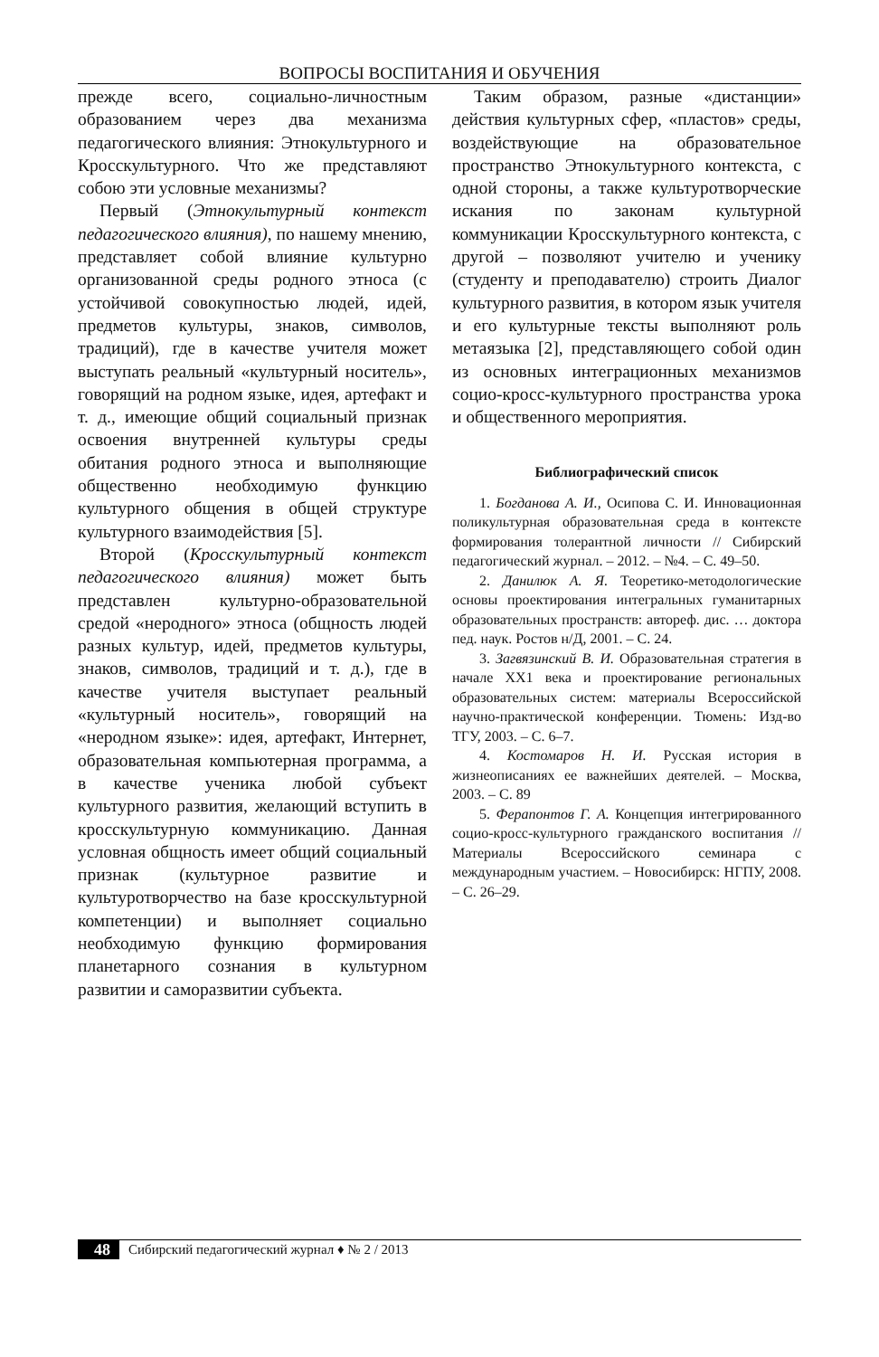ВОПРОСЫ ВОСПИТАНИЯ И ОБУЧЕНИЯ
прежде всего, социально-личностным образованием через два механизма педагогического влияния: Этнокультурного и Кросскультурного. Что же представляют собою эти условные механизмы?
Первый (Этнокультурный контекст педагогического влияния), по нашему мнению, представляет собой влияние культурно организованной среды родного этноса (с устойчивой совокупностью людей, идей, предметов культуры, знаков, символов, традиций), где в качестве учителя может выступать реальный «культурный носитель», говорящий на родном языке, идея, артефакт и т. д., имеющие общий социальный признак освоения внутренней культуры среды обитания родного этноса и выполняющие общественно необходимую функцию культурного общения в общей структуре культурного взаимодействия [5].
Второй (Кросскультурный контекст педагогического влияния) может быть представлен культурно-образовательной средой «неродного» этноса (общность людей разных культур, идей, предметов культуры, знаков, символов, традиций и т. д.), где в качестве учителя выступает реальный «культурный носитель», говорящий на «неродном языке»: идея, артефакт, Интернет, образовательная компьютерная программа, а в качестве ученика любой субъект культурного развития, желающий вступить в кросскультурную коммуникацию. Данная условная общность имеет общий социальный признак (культурное развитие и культуротворчество на базе кросскультурной компетенции) и выполняет социально необходимую функцию формирования планетарного сознания в культурном развитии и саморазвитии субъекта.
Таким образом, разные «дистанции» действия культурных сфер, «пластов» среды, воздействующие на образовательное пространство Этнокультурного контекста, с одной стороны, а также культуротворческие искания по законам культурной коммуникации Кросскультурного контекста, с другой – позволяют учителю и ученику (студенту и преподавателю) строить Диалог культурного развития, в котором язык учителя и его культурные тексты выполняют роль метаязыка [2], представляющего собой один из основных интеграционных механизмов социо-кросс-культурного пространства урока и общественного мероприятия.
Библиографический список
1. Богданова А. И., Осипова С. И. Инновационная поликультурная образовательная среда в контексте формирования толерантной личности // Сибирский педагогический журнал. – 2012. – №4. – С. 49–50.
2. Данилюк А. Я. Теоретико-методологические основы проектирования интегральных гуманитарных образовательных пространств: автореф. дис. … доктора пед. наук. Ростов н/Д, 2001. – С. 24.
3. Загвязинский В. И. Образовательная стратегия в начале XX1 века и проектирование региональных образовательных систем: материалы Всероссийской научно-практической конференции. Тюмень: Изд-во ТГУ, 2003. – С. 6–7.
4. Костомаров Н. И. Русская история в жизнеописаниях ее важнейших деятелей. – Москва, 2003. – С. 89
5. Ферапонтов Г. А. Концепция интегрированного социо-кросс-культурного гражданского воспитания //Материалы Всероссийского семинара с международным участием. – Новосибирск: НГПУ, 2008. – С. 26–29.
48 Сибирский педагогический журнал ♦ № 2 / 2013